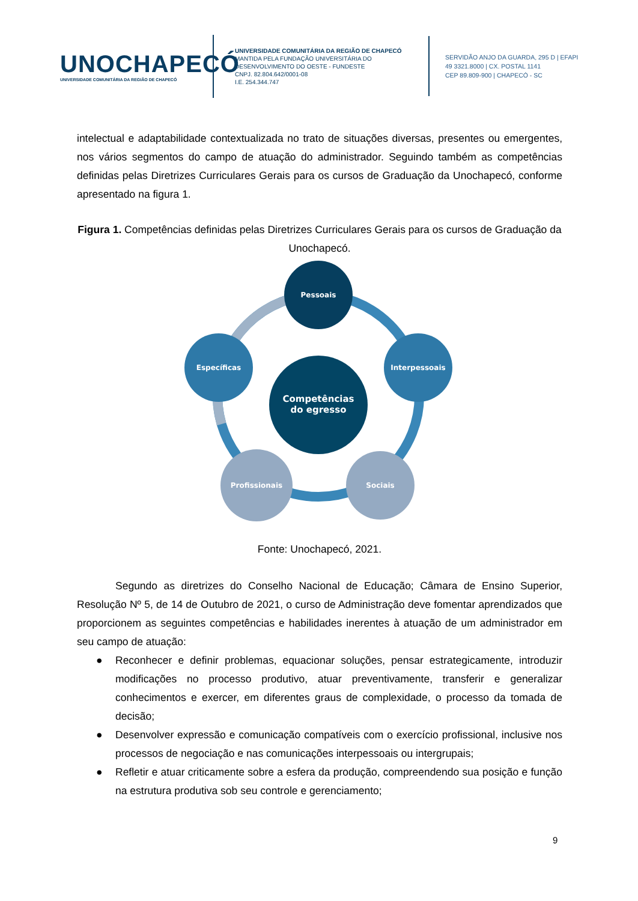UNOCHAPECÓ
UNIVERSIDADE COMUNITÁRIA DA REGIÃO DE CHAPECÓ
UNIVERSIDADE COMUNITÁRIA DA REGIÃO DE CHAPECÓ
MANTIDA PELA FUNDAÇÃO UNIVERSITÁRIA DO DESENVOLVIMENTO DO OESTE - FUNDESTE
CNPJ. 82.804.642/0001-08
I.E. 254.344.747
SERVIDÃO ANJO DA GUARDA, 295 D | EFAPI
49 3321.8000 | CX. POSTAL 1141
CEP 89.809-900 | CHAPECÓ - SC
intelectual e adaptabilidade contextualizada no trato de situações diversas, presentes ou emergentes, nos vários segmentos do campo de atuação do administrador. Seguindo também as competências definidas pelas Diretrizes Curriculares Gerais para os cursos de Graduação da Unochapecó, conforme apresentado na figura 1.
Figura 1. Competências definidas pelas Diretrizes Curriculares Gerais para os cursos de Graduação da Unochapecó.
Pessoais
Interpessoais
Sociais
Profissionais
Específicas
Competências
do egresso
Fonte: Unochapecó, 2021.
Segundo as diretrizes do Conselho Nacional de Educação; Câmara de Ensino Superior, Resolução Nº 5, de 14 de Outubro de 2021, o curso de Administração deve fomentar aprendizados que proporcionem as seguintes competências e habilidades inerentes à atuação de um administrador em seu campo de atuação:
● Reconhecer e definir problemas, equacionar soluções, pensar estrategicamente, introduzir modificações no processo produtivo, atuar preventivamente, transferir e generalizar conhecimentos e exercer, em diferentes graus de complexidade, o processo da tomada de decisão;
● Desenvolver expressão e comunicação compatíveis com o exercício profissional, inclusive nos processos de negociação e nas comunicações interpessoais ou intergrupais;
● Refletir e atuar criticamente sobre a esfera da produção, compreendendo sua posição e função na estrutura produtiva sob seu controle e gerenciamento;
9